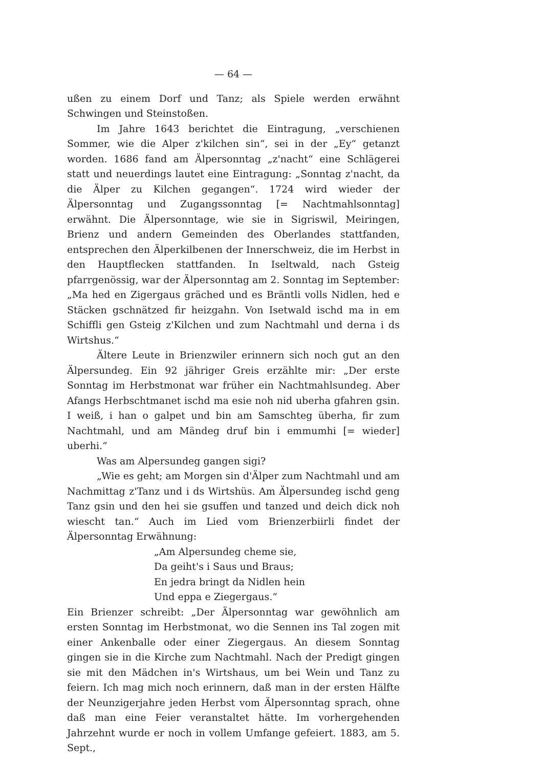— 64 —
ußen zu einem Dorf und Tanz; als Spiele werden erwähnt Schwingen und Steinstoßen.
Im Jahre 1643 berichtet die Eintragung, „verschienen Sommer, wie die Alper z'kilchen sin“, sei in der „Ey“ getanzt worden. 1686 fand am Älpersonntag „z'nacht“ eine Schlägerei statt und neuerdings lautet eine Eintragung: „Sonntag z'nacht, da die Älper zu Kilchen gegangen“. 1724 wird wieder der Älpersonntag und Zugangssonntag [= Nachtmahlsonntag] erwähnt. Die Älpersonntage, wie sie in Sigriswil, Meiringen, Brienz und andern Gemeinden des Oberlandes stattfanden, entsprechen den Älperkilbenen der Innerschweiz, die im Herbst in den Hauptflecken stattfanden. In Iseltwald, nach Gsteig pfarrgenössig, war der Älpersonntag am 2. Sonntag im September: „Ma hed en Zigergaus gräched und es Bräntli volls Nidlen, hed e Stäcken gschnätzed fir heizgahn. Von Isetwald ischd ma in em Schiffli gen Gsteig z'Kilchen und zum Nachtmahl und derna i ds Wirtshus.“
Ältere Leute in Brienzwiler erinnern sich noch gut an den Älpersundeg. Ein 92 jähriger Greis erzählte mir: „Der erste Sonntag im Herbstmonat war früher ein Nachtmahlsundeg. Aber Afangs Herbschtmanet ischd ma esie noh nid uberha gfahren gsin. I weiß, i han o galpet und bin am Samschteg überha, fir zum Nachtmahl, und am Mändeg druf bin i emmumhi [= wieder] uberhi.“
Was am Alpersundeg gangen sigi?
„Wie es geht; am Morgen sin d'Älper zum Nachtmahl und am Nachmittag z'Tanz und i ds Wirtshüs. Am Älpersundeg ischd geng Tanz gsin und den hei sie gsuffen und tanzed und deich dick noh wiescht tan.“ Auch im Lied vom Brienzerbiirli findet der Älpersonntag Erwähnung:
„Am Alpersundeg cheme sie,
Da geiht's i Saus und Braus;
En jedra bringt da Nidlen hein
Und eppa e Ziegergaus.“
Ein Brienzer schreibt: „Der Älpersonntag war gewöhnlich am ersten Sonntag im Herbstmonat, wo die Sennen ins Tal zogen mit einer Ankenballe oder einer Ziegergaus. An diesem Sonntag gingen sie in die Kirche zum Nachtmahl. Nach der Predigt gingen sie mit den Mädchen in's Wirtshaus, um bei Wein und Tanz zu feiern. Ich mag mich noch erinnern, daß man in der ersten Hälfte der Neunzigerjahre jeden Herbst vom Älpersonntag sprach, ohne daß man eine Feier veranstaltet hätte. Im vorhergehenden Jahrzehnt wurde er noch in vollem Umfange gefeiert. 1883, am 5. Sept.,